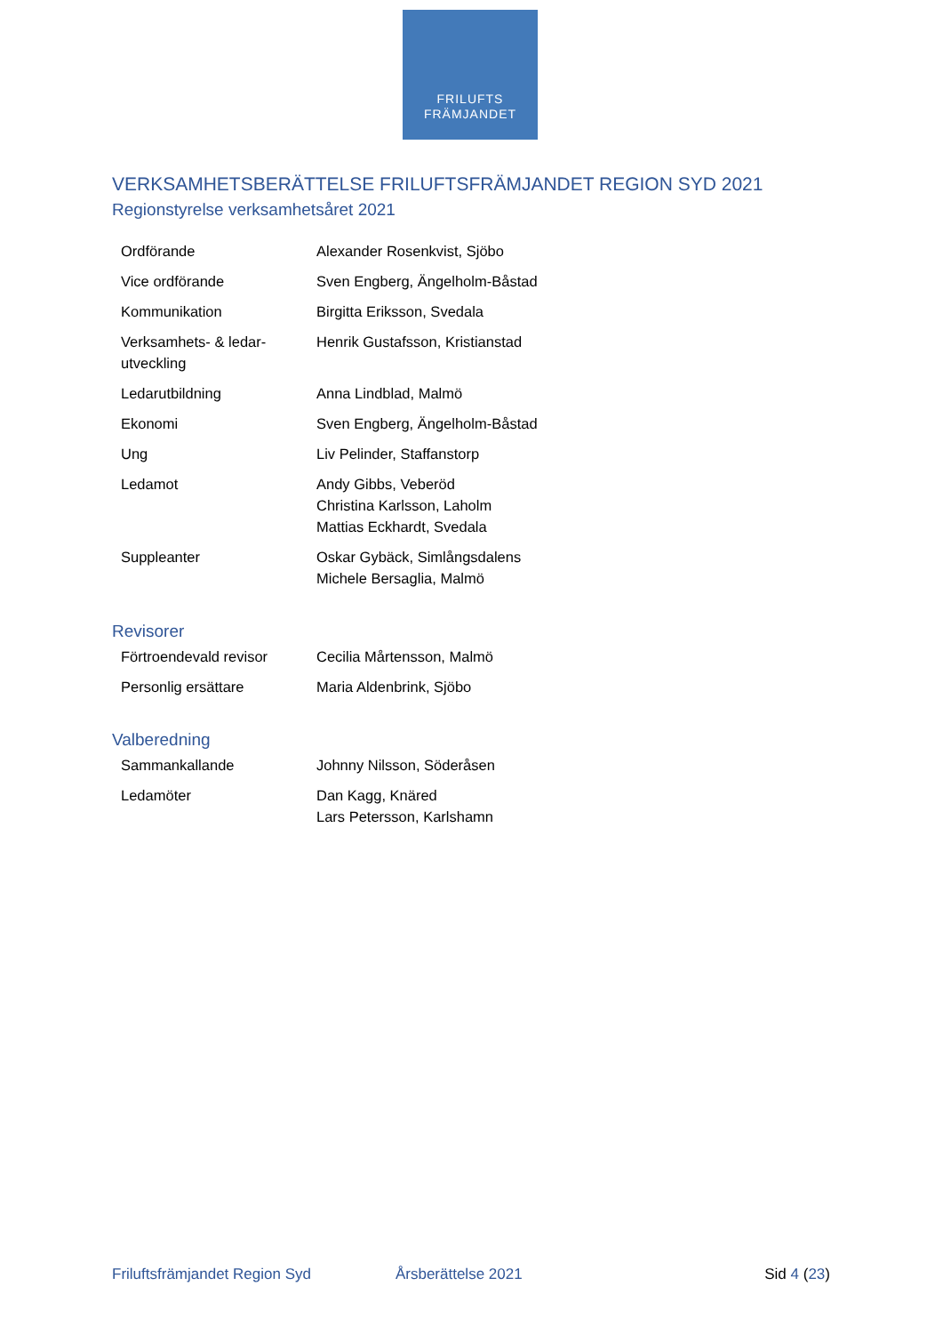FRILUFTS
FRÄMJANDET
VERKSAMHETSBERÄTTELSE FRILUFTSFRÄMJANDET REGION SYD 2021
Regionstyrelse verksamhetsåret 2021
| Ordförande | Alexander Rosenkvist, Sjöbo |
| Vice ordförande | Sven Engberg, Ängelholm-Båstad |
| Kommunikation | Birgitta Eriksson, Svedala |
| Verksamhets- & ledar-utveckling | Henrik Gustafsson, Kristianstad |
| Ledarutbildning | Anna Lindblad, Malmö |
| Ekonomi | Sven Engberg, Ängelholm-Båstad |
| Ung | Liv Pelinder, Staffanstorp |
| Ledamot | Andy Gibbs, Veberöd Christina Karlsson, Laholm Mattias Eckhardt, Svedala |
| Suppleanter | Oskar Gybäck, Simlångsdalens Michele Bersaglia, Malmö |
Revisorer
| Förtroendevald revisor | Cecilia Mårtensson, Malmö |
| Personlig ersättare | Maria Aldenbrink, Sjöbo |
Valberedning
| Sammankallande | Johnny Nilsson, Söderåsen |
| Ledamöter | Dan Kagg, Knäred Lars Petersson, Karlshamn |
Friluftsfrämjandet Region Syd Årsberättelse 2021 Sid 4 (23)